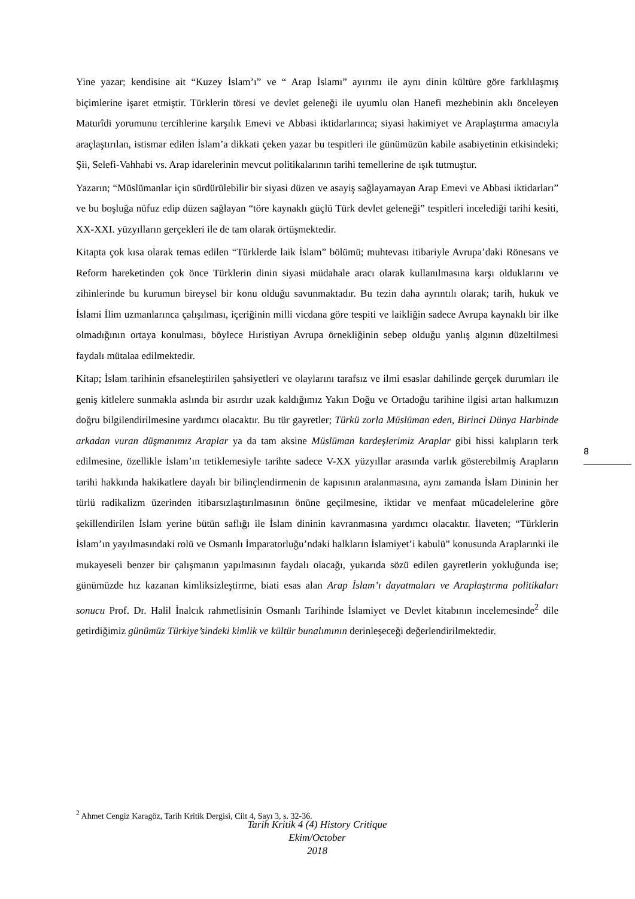Yine yazar; kendisine ait “Kuzey İslam’ı” ve “ Arap İslamı” ayırımı ile aynı dinin kültüre göre farklılaşmış biçimlerine işaret etmiştir. Türklerin töresi ve devlet geleneği ile uyumlu olan Hanefi mezhebinin aklı önceleyen Maturîdi yorumunu tercihlerine karşılık Emevi ve Abbasi iktidarlarınca; siyasi hakimiyet ve Araplaştırma amacıyla araçlaştırılan, istismar edilen İslam’a dikkati çeken yazar bu tespitleri ile günümüzün kabile asabiyetinin etkisindeki; Şii, Selefi-Vahhabi vs. Arap idarelerinin mevcut politikalarının tarihi temellerine de ışık tutmuştur.
Yazarın; “Müslümanlar için sürdürülebilir bir siyasi düzen ve asayiş sağlayamayan Arap Emevi ve Abbasi iktidarları” ve bu boşluğa nüfuz edip düzen sağlayan “töre kaynaklı güçlü Türk devlet geleneği” tespitleri incelediği tarihi kesiti, XX-XXI. yüzyılların gerçekleri ile de tam olarak örtüşmektedir.
Kitapta çok kısa olarak temas edilen “Türklerde laik İslam” bölümü; muhtevası itibariyle Avrupa’daki Rönesans ve Reform hareketinden çok önce Türklerin dinin siyasi müdahale aracı olarak kullanılmasına karşı olduklarını ve zihinlerinde bu kurumun bireysel bir konu olduğu savunmaktadır. Bu tezin daha ayrıntılı olarak; tarih, hukuk ve İslami İlim uzmanlarınca çalışılması, içeriğinin milli vicdana göre tespiti ve laikliğin sadece Avrupa kaynaklı bir ilke olmadığının ortaya konulması, böylece Hıristiyan Avrupa örnekliğinin sebep olduğu yanlış algının düzeltilmesi faydalı mütalaa edilmektedir.
Kitap; İslam tarihinin efsaneleştirilen şahsiyetleri ve olaylarını tarafsız ve ilmi esaslar dahilinde gerçek durumları ile geniş kitlelere sunmakla aslında bir asırdır uzak kaldığımız Yakın Doğu ve Ortadoğu tarihine ilgisi artan halkımızın doğru bilgilendirilmesine yardımcı olacaktır. Bu tür gayretler; Türkü zorla Müslüman eden, Birinci Dünya Harbinde arkadan vuran düşmanımız Araplar ya da tam aksine Müslüman kardeşlerimiz Araplar gibi hissi kalıpların terk edilmesine, özellikle İslam’ın tetiklemesiyle tarihte sadece V-XX yüzyıllar arasında varlık gösterebilmiş Arapların tarihi hakkında hakikatlere dayalı bir bilinçlendirmenin de kapısının aralanmasına, aynı zamanda İslam Dininin her türlü radikalizm üzerinden itibarsızlaştırılmasının önüne geçilmesine, iktidar ve menfaat mücadelelerine göre şekillendirilen İslam yerine bütün saflığı ile İslam dininin kavranmasına yardımcı olacaktır. İlaveten; “Türklerin İslam’ın yayılmasındaki rolü ve Osmanlı İmparatorluğu’ndaki halkların İslamiyet’i kabulü” konusunda Araplarınki ile mukayeseli benzer bir çalışmanın yapılmasının faydalı olacağı, yukarıda sözü edilen gayretlerin yokluğunda ise; günümüzde hız kazanan kimliksizleştirme, biati esas alan Arap İslam’ı dayatmaları ve Araplaştırma politikaları sonucu Prof. Dr. Halil İnalcık rahmetlisinin Osmanlı Tarihinde İslamiyet ve Devlet kitabının incelemesinde<sup>2</sup> dile getirdiğimiz günümüz Türkiye’sindeki kimlik ve kültür bunalımının derinleşeceği değerlendirilmektedir.
8
<sup>2</sup> Ahmet Cengiz Karagöz, Tarih Kritik Dergisi, Cilt 4, Sayı 3, s. 32-36.
Tarih Kritik 4 (4) History Critique
Ekim/October
2018